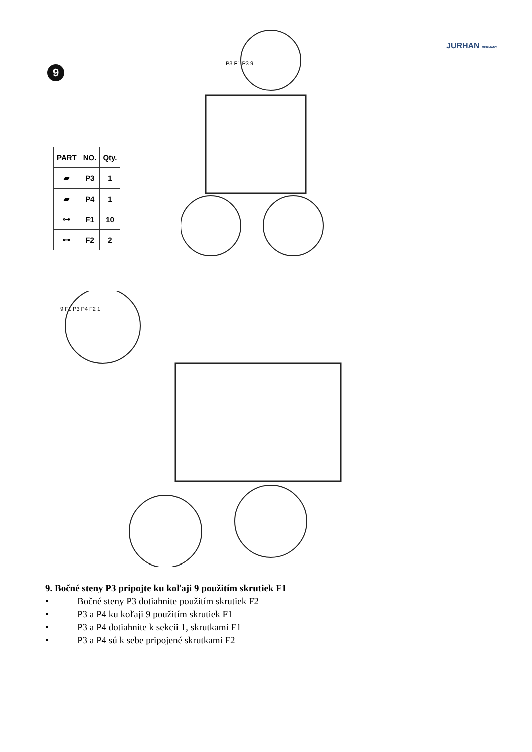JURHAN GERMANY
9
| PART | NO. | Qty. |
| --- | --- | --- |
| ▰ | P3 | 1 |
| ▰ | P4 | 1 |
| ⊶ | F1 | 10 |
| ⊶ | F2 | 2 |
P3 F1 P3 9
9 F1 P3 P4 F2 1
9. Bočné steny P3 pripojte ku koľaji 9 použitím skrutiek F1
• Bočné steny P3 dotiahnite použitím skrutiek F2
• P3 a P4 ku koľaji 9 použitím skrutiek F1
• P3 a P4 dotiahnite k sekcii 1, skrutkami F1
• P3 a P4 sú k sebe pripojené skrutkami F2